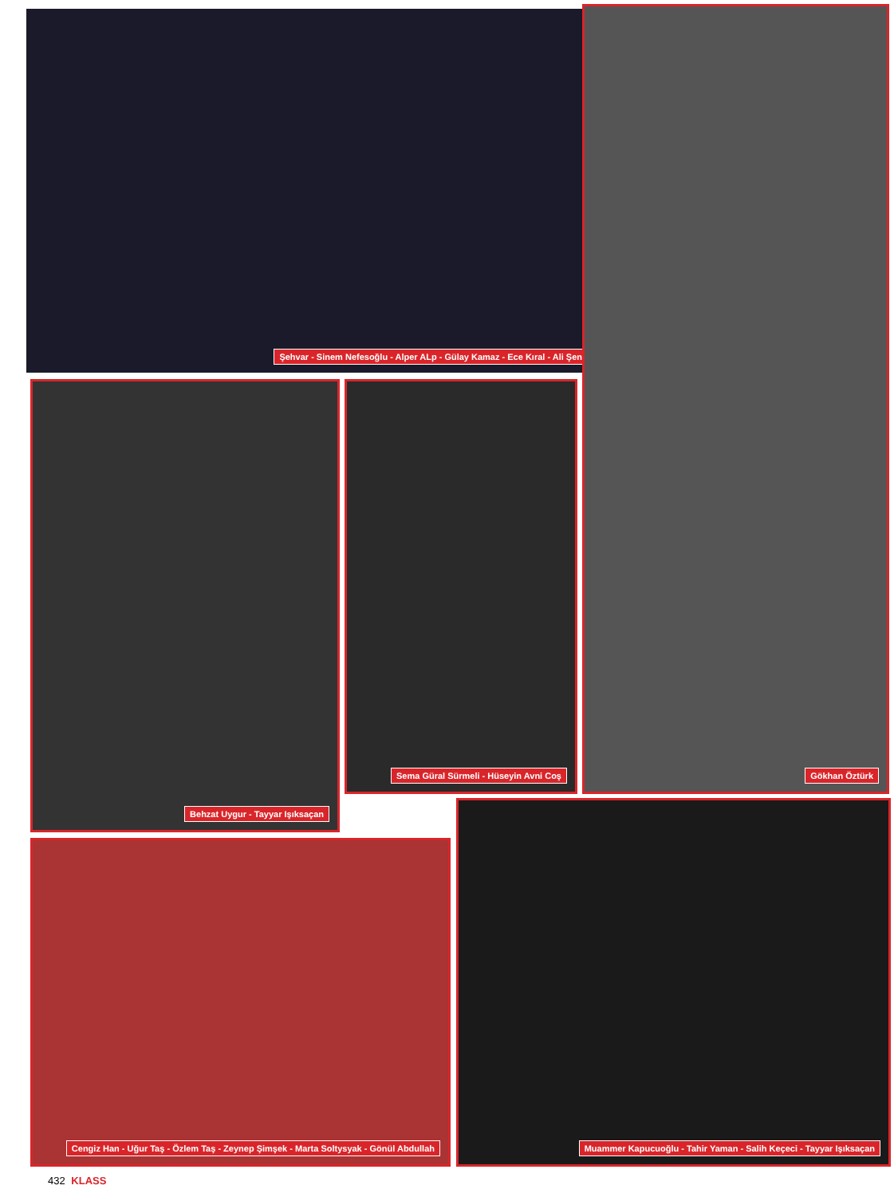Şehvar - Sinem Nefesoğlu - Alper ALp - Gülay Kamaz - Ece Kıral - Ali Şen Gökhan Öztürk
Behzat Uygur - Tayyar Işıksaçan
Sema Güral Sürmeli - Hüseyin Avni Coş
Cengiz Han - Uğur Taş - Özlem Taş - Zeynep Şimşek - Marta Soltysyak - Gönül Abdullah
Muammer Kapucuoğlu - Tahir Yaman - Salih Keçeci - Tayyar Işıksaçan
432 KLASS